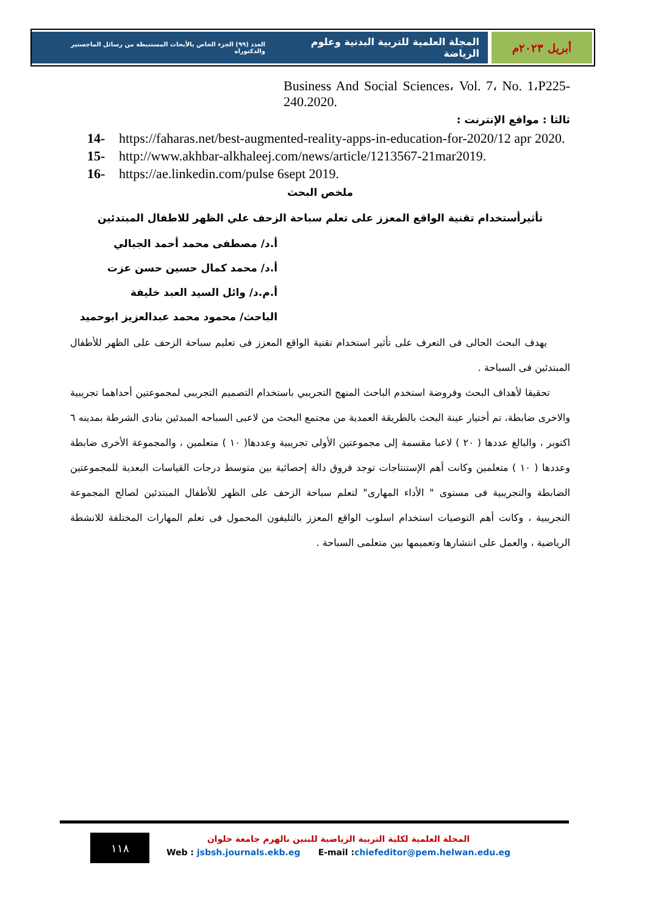أبريل ٢٠٢٣م المجلة العلمية للتربية البدنية وعلوم الرياضة العدد (٩٩) الجزء الخاص بالأبحاث المستنبطة من رسائل الماجستير والدكتوراه
Business And Social Sciences، Vol. 7، No. 1،P225-240.2020.
ثالثا : مواقع الإنترنت :
14- https://faharas.net/best-augmented-reality-apps-in-education-for-2020/12 apr 2020.
15- http://www.akhbar-alkhaleej.com/news/article/1213567-21mar2019.
16- https://ae.linkedin.com/pulse 6sept 2019.
ملخص البحث
تأثيرأستخدام تقنية الواقع المعزز على تعلم سباحة الزحف علي الظهر للاطفال المبتدئين
أ.د/ مصطفى محمد أحمد الجبالي
أ.د/ محمد كمال حسين حسن عزت
أ.م.د/ وائل السيد العبد خليفة
الباحث/ محمود محمد عبدالعزيز ابوحميد
يهدف البحث الحالى فى التعرف على تأثير استخدام تقنية الواقع المعزز فى تعليم سباحة الزحف على الظهر للأطفال المبتدئين فى السباحة .
تحقيقا لأهداف البحث وفروضة استخدم الباحث المنهج التجريبي باستخدام التصميم التجريبى لمجموعتين أحداهما تجريبية والاخرى ضابطة، تم أختيار عينة البحث بالطريقة العمدية من مجتمع البحث من لاعبى السباحه المبدئين بنادى الشرطة بمدينه ٦ اكتوبر ، والبالغ عددها ( ٢٠ ) لاعبا مقسمة إلى مجموعتين الأولى تجريبية وعددها( ١٠ ) متعلمين ، والمجموعة الأخرى ضابطة وعددها ( ١٠ ) متعلمين وكانت أهم الإستنتاجات توجد فروق دالة إحصائية بين متوسط درجات القياسات البعدية للمجموعتين الضابطة والتجريبية فى مستوى " الأداء المهارى" لتعلم سباحة الزحف على الظهر للأطفال المبتدئين لصالح المجموعة التجريبية ، وكانت أهم التوصيات استخدام اسلوب الواقع المعزز بالتليفون المحمول فى تعلم المهارات المختلفة للانشطة الرياضية ، والعمل على انتشارها وتعميمها بين متعلمى السباحة .
١١٨
المجلة العلمية لكلية التربية الرياضية للبنين بالهرم جامعة حلوان
Web : jsbsh.journals.ekb.eg E-mail :chiefeditor@pem.helwan.edu.eg